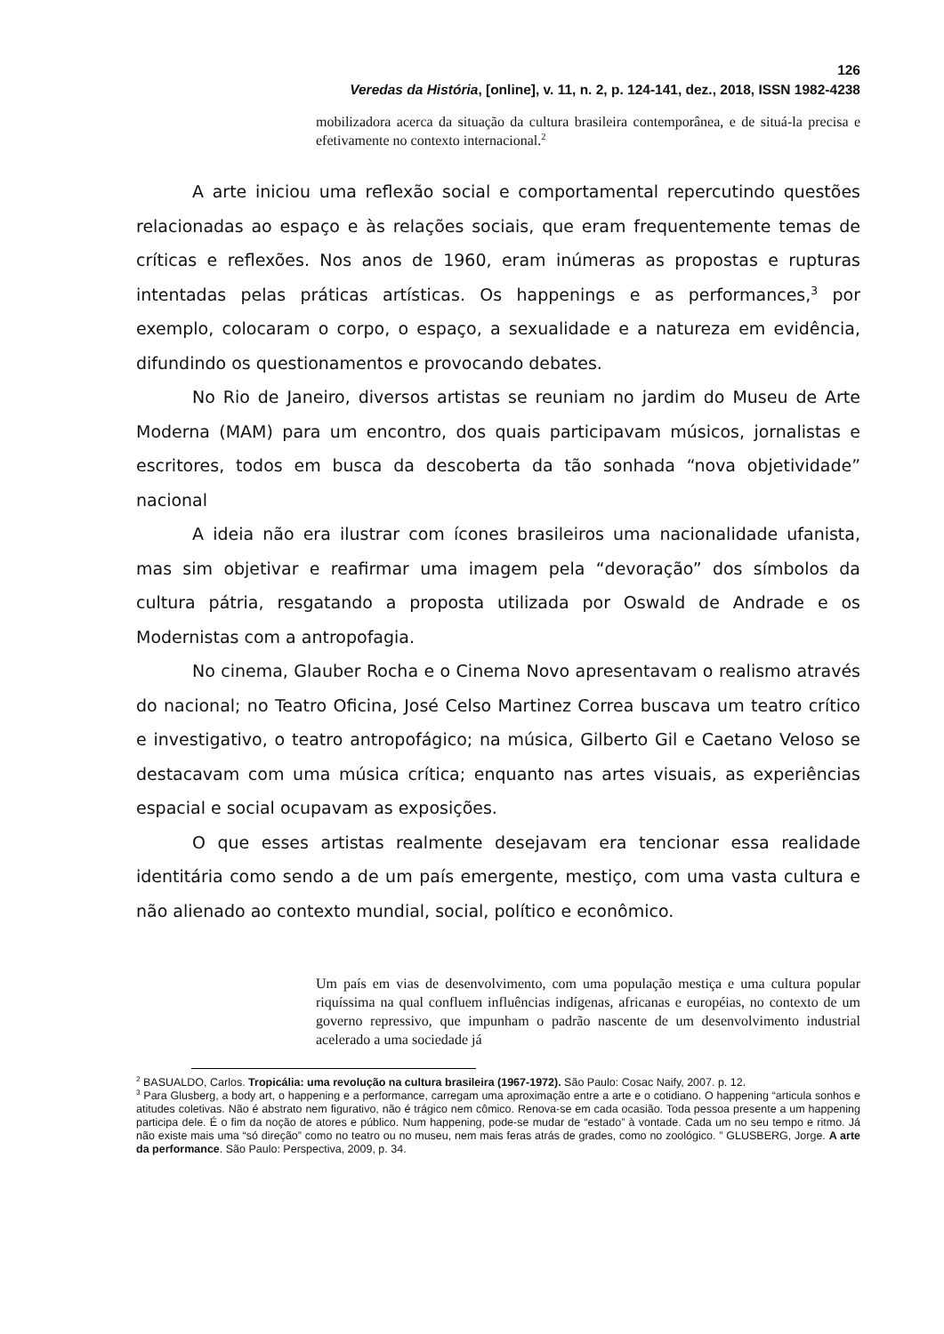126
Veredas da História, [online], v. 11, n. 2, p. 124-141, dez., 2018, ISSN 1982-4238
mobilizadora acerca da situação da cultura brasileira contemporânea, e de situá-la precisa e efetivamente no contexto internacional.<sup>2</sup>
A arte iniciou uma reflexão social e comportamental repercutindo questões relacionadas ao espaço e às relações sociais, que eram frequentemente temas de críticas e reflexões. Nos anos de 1960, eram inúmeras as propostas e rupturas intentadas pelas práticas artísticas. Os happenings e as performances,<sup>3</sup> por exemplo, colocaram o corpo, o espaço, a sexualidade e a natureza em evidência, difundindo os questionamentos e provocando debates.
No Rio de Janeiro, diversos artistas se reuniam no jardim do Museu de Arte Moderna (MAM) para um encontro, dos quais participavam músicos, jornalistas e escritores, todos em busca da descoberta da tão sonhada “nova objetividade” nacional
A ideia não era ilustrar com ícones brasileiros uma nacionalidade ufanista, mas sim objetivar e reafirmar uma imagem pela “devoração” dos símbolos da cultura pátria, resgatando a proposta utilizada por Oswald de Andrade e os Modernistas com a antropofagia.
No cinema, Glauber Rocha e o Cinema Novo apresentavam o realismo através do nacional; no Teatro Oficina, José Celso Martinez Correa buscava um teatro crítico e investigativo, o teatro antropofágico; na música, Gilberto Gil e Caetano Veloso se destacavam com uma música crítica; enquanto nas artes visuais, as experiências espacial e social ocupavam as exposições.
O que esses artistas realmente desejavam era tencionar essa realidade identitária como sendo a de um país emergente, mestiço, com uma vasta cultura e não alienado ao contexto mundial, social, político e econômico.
Um país em vias de desenvolvimento, com uma população mestiça e uma cultura popular riquíssima na qual confluem influências indígenas, africanas e européias, no contexto de um governo repressivo, que impunham o padrão nascente de um desenvolvimento industrial acelerado a uma sociedade já
<sup>2</sup> BASUALDO, Carlos. Tropicália: uma revolução na cultura brasileira (1967-1972). São Paulo: Cosac Naify, 2007. p. 12.
<sup>3</sup> Para Glusberg, a body art, o happening e a performance, carregam uma aproximação entre a arte e o cotidiano. O happening “articula sonhos e atitudes coletivas. Não é abstrato nem figurativo, não é trágico nem cômico. Renova-se em cada ocasião. Toda pessoa presente a um happening participa dele. É o fim da noção de atores e público. Num happening, pode-se mudar de “estado” à vontade. Cada um no seu tempo e ritmo. Já não existe mais uma “só direção” como no teatro ou no museu, nem mais feras atrás de grades, como no zoológico. ” GLUSBERG, Jorge. A arte da performance. São Paulo: Perspectiva, 2009, p. 34.